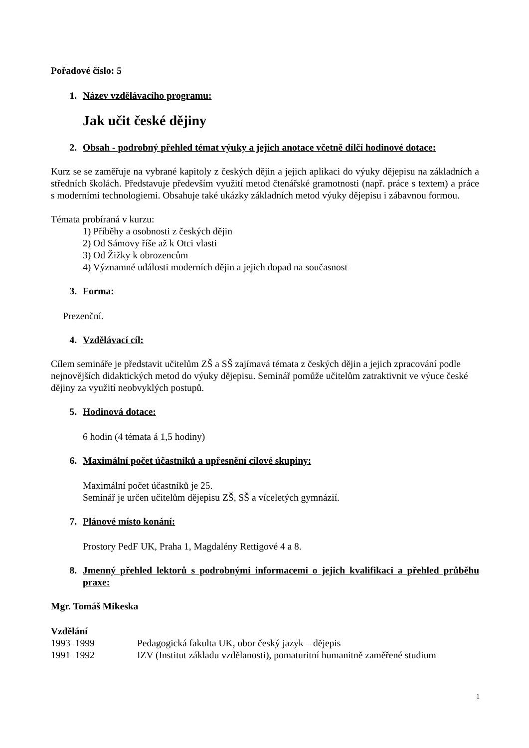Pořadové číslo: 5
1. Název vzdělávacího programu:
Jak učit české dějiny
2. Obsah - podrobný přehled témat výuky a jejich anotace včetně dílčí hodinové dotace:
Kurz se se zaměřuje na vybrané kapitoly z českých dějin a jejich aplikaci do výuky dějepisu na základních a středních školách. Představuje především využití metod čtenářské gramotnosti (např. práce s textem) a práce s moderními technologiemi. Obsahuje také ukázky základních metod výuky dějepisu i zábavnou formou.
Témata probíraná v kurzu:
1) Příběhy a osobnosti z českých dějin
2) Od Sámovy říše až k Otci vlasti
3) Od Žižky k obrozencům
4) Významné události moderních dějin a jejich dopad na současnost
3. Forma:
Prezenční.
4. Vzdělávací cíl:
Cílem semináře je představit učitelům ZŠ a SŠ zajímavá témata z českých dějin a jejich zpracování podle nejnovějších didaktických metod do výuky dějepisu. Seminář pomůže učitelům zatraktivnit ve výuce české dějiny za využití neobvyklých postupů.
5. Hodinová dotace:
6 hodin (4 témata á 1,5 hodiny)
6. Maximální počet účastníků a upřesnění cílové skupiny:
Maximální počet účastníků je 25.
Seminář je určen učitelům dějepisu ZŠ, SŠ a víceletých gymnázií.
7. Plánové místo konání:
Prostory PedF UK, Praha 1, Magdalény Rettigové 4 a 8.
8. Jmenný přehled lektorů s podrobnými informacemi o jejich kvalifikaci a přehled průběhu praxe:
Mgr. Tomáš Mikeska
Vzdělání
1993–1999 Pedagogická fakulta UK, obor český jazyk – dějepis
1991–1992 IZV (Institut základu vzdělanosti), pomaturitní humanitně zaměřené studium
1